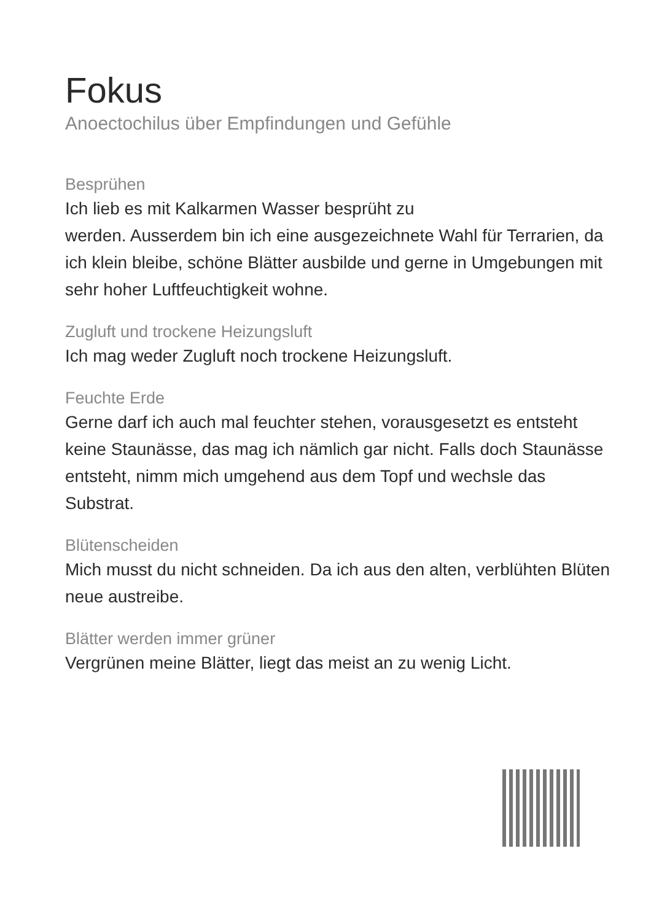Fokus
Anoectochilus über Empfindungen und Gefühle
Besprühen
Ich lieb es mit Kalkarmen Wasser besprüht zu
werden. Ausserdem bin ich eine ausgezeichnete Wahl für Terrarien, da ich klein bleibe, schöne Blätter ausbilde und gerne in Umgebungen mit sehr hoher Luftfeuchtigkeit wohne.
Zugluft und trockene Heizungsluft
Ich mag weder Zugluft noch trockene Heizungsluft.
Feuchte Erde
Gerne darf ich auch mal feuchter stehen, vorausgesetzt es entsteht keine Staunässe, das mag ich nämlich gar nicht. Falls doch Staunässe entsteht, nimm mich umgehend aus dem Topf und wechsle das Substrat.
Blütenscheiden
Mich musst du nicht schneiden. Da ich aus den alten, verblühten Blüten neue austreibe.
Blätter werden immer grüner
Vergrünen meine Blätter, liegt das meist an zu wenig Licht.